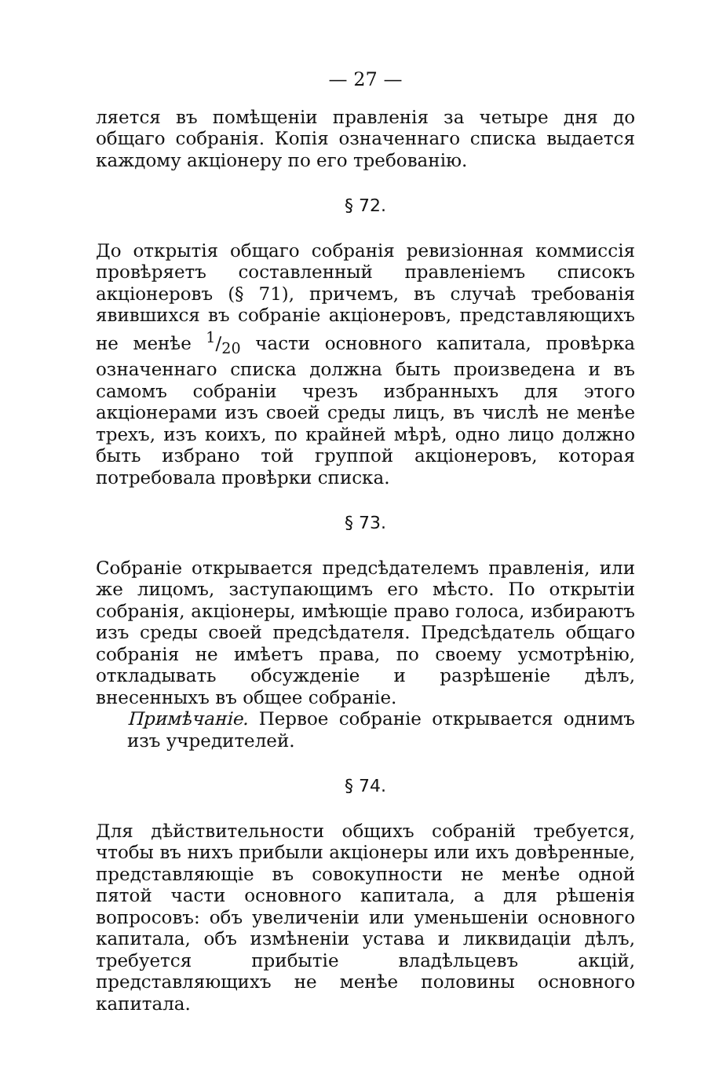— 27 —
ляется въ помѣщеніи правленія за четыре дня до общаго собранія. Копія означеннаго списка выдается каждому акціонеру по его требованію.
§ 72.
До открытія общаго собранія ревизіонная коммиссія провѣряетъ составленный правленіемъ списокъ акціонеровъ (§ 71), причемъ, въ случаѣ требованія явившихся въ собраніе акціонеровъ, представляющихъ не менѣе 1/20 части основного капитала, провѣрка означеннаго списка должна быть произведена и въ самомъ собраніи чрезъ избранныхъ для этого акціонерами изъ своей среды лицъ, въ числѣ не менѣе трехъ, изъ коихъ, по крайней мѣрѣ, одно лицо должно быть избрано той группой акціонеровъ, которая потребовала провѣрки списка.
§ 73.
Собраніе открывается предсѣдателемъ правленія, или же лицомъ, заступающимъ его мѣсто. По открытіи собранія, акціонеры, имѣющіе право голоса, избираютъ изъ среды своей предсѣдателя. Предсѣдатель общаго собранія не имѣетъ права, по своему усмотрѣнію, откладывать обсужденіе и разрѣшеніе дѣлъ, внесенныхъ въ общее собраніе.
Примѣчаніе. Первое собраніе открывается однимъ изъ учредителей.
§ 74.
Для дѣйствительности общихъ собраній требуется, чтобы въ нихъ прибыли акціонеры или ихъ довѣренные, представляющіе въ совокупности не менѣе одной пятой части основного капитала, а для рѣшенія вопросовъ: объ увеличеніи или уменьшеніи основного капитала, объ измѣненіи устава и ликвидаціи дѣлъ, требуется прибытіе владѣльцевъ акцій, представляющихъ не менѣе половины основного капитала.